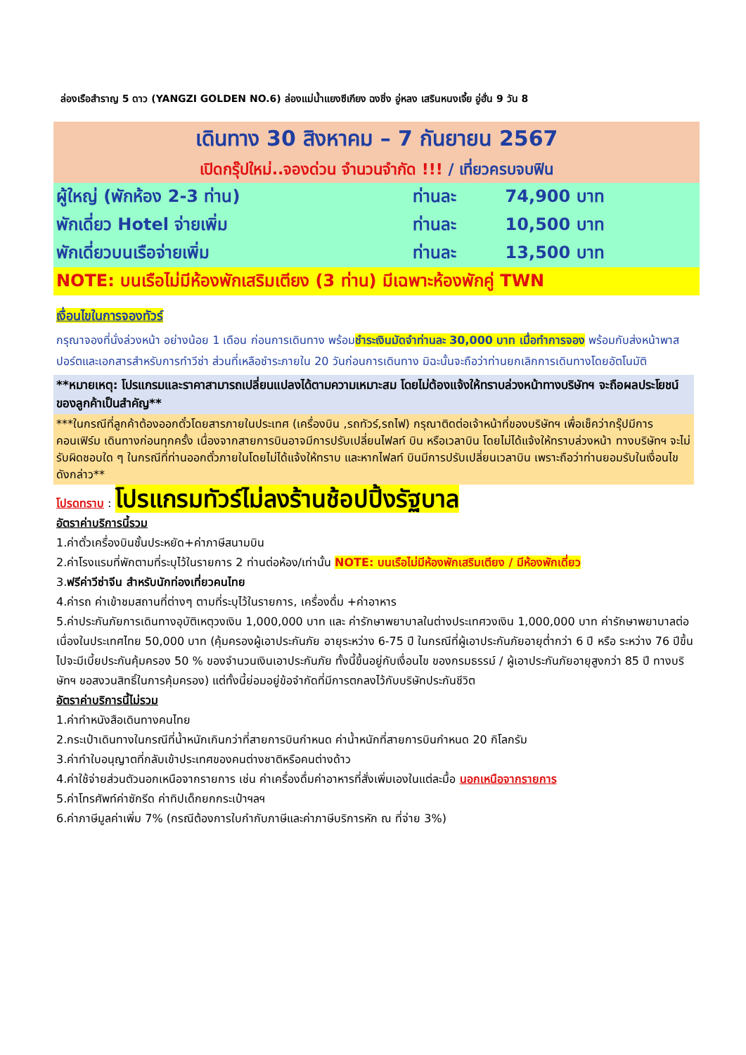ล่องเรือสำราญ 5 ดาว (YANGZI GOLDEN NO.6) ล่องแม่น้ำแยงซีเกียง ฉงชิ่ง อู่หลง เสรินหนงเจี้ย อู่ฮั่น 9 วัน 8
| เดินทาง 30 สิงหาคม – 7 กันยายน 2567 | | |
| เปิดกรุ๊ปใหม่..จองด่วน จำนวนจำกัด !!! / เที่ยวครบจบฟิน | | |
| ผู้ใหญ่ (พักห้อง 2-3 ท่าน) | ท่านละ | 74,900 บาท |
| พักเดี่ยว Hotel จ่ายเพิ่ม | ท่านละ | 10,500 บาท |
| พักเดี่ยวบนเรือจ่ายเพิ่ม | ท่านละ | 13,500 บาท |
| NOTE: บนเรือไม่มีห้องพักเสริมเตียง (3 ท่าน) มีเฉพาะห้องพักคู่ TWN | | |
เงื่อนไขในการจองทัวร์
กรุณาจองที่นั่งล่วงหน้า อย่างน้อย 1 เดือน ก่อนการเดินทาง พร้อมชำระเงินมัดจำท่านละ 30,000 บาท เมื่อทำการจอง พร้อมกับส่งหน้าพาสปอร์ตและเอกสารสำหรับการทำวีซ่า ส่วนที่เหลือชำระภายใน 20 วันก่อนการเดินทาง มิฉะนั้นจะถือว่าท่านยกเลิกการเดินทางโดยอัตโนมัติ
**หมายเหตุ: โปรแกรมและราคาสามารถเปลี่ยนแปลงได้ตามความเหมาะสม โดยไม่ต้องแจ้งให้ทราบล่วงหน้าทางบริษัทฯ จะถือผลประโยชน์ของลูกค้าเป็นสำคัญ**
***ในกรณีที่ลูกค้าต้องออกตั๋วโดยสารภายในประเทศ (เครื่องบิน ,รถทัวร์,รถไฟ) กรุณาติดต่อเจ้าหน้าที่ของบริษัทฯ เพื่อเช็คว่ากรุ๊ปมีการคอนเฟิร์ม เดินทางก่อนทุกครั้ง เนื่องจากสายการบินอาจมีการปรับเปลี่ยนไฟลท์ บิน หรือเวลาบิน โดยไม่ได้แจ้งให้ทราบล่วงหน้า ทางบริษัทฯ จะไม่รับผิดชอบใด ๆ ในกรณีที่ท่านออกตั๋วภายในโดยไม่ได้แจ้งให้ทราบ และหากไฟลท์ บินมีการปรับเปลี่ยนเวลาบิน เพราะถือว่าท่านยอมรับในเงื่อนไขดังกล่าว**
โปรดทราบ : โปรแกรมทัวร์ไม่ลงร้านช้อปปิ้งรัฐบาล
อัตราค่าบริการนี้รวม
1.ค่าตั๋วเครื่องบินชั้นประหยัด+ค่าภาษีสนามบิน
2.ค่าโรงแรมที่พักตามที่ระบุไว้ในรายการ 2 ท่านต่อห้อง/เท่านั้น NOTE: บนเรือไม่มีห้องพักเสริมเตียง / มีห้องพักเดี่ยว
3.ฟรีค่าวีซ่าจีน สำหรับนักท่องเที่ยวคนไทย
4.ค่ารถ ค่าเข้าชมสถานที่ต่างๆ ตามที่ระบุไว้ในรายการ, เครื่องดื่ม +ค่าอาหาร
5.ค่าประกันภัยการเดินทางอุบัติเหตุวงเงิน 1,000,000 บาท และ ค่ารักษาพยาบาลในต่างประเทศวงเงิน 1,000,000 บาท ค่ารักษาพยาบาลต่อเนื่องในประเทศไทย 50,000 บาท (คุ้มครองผู้เอาประกันภัย อายุระหว่าง 6-75 ปี ในกรณีที่ผู้เอาประกันภัยอายุต่ำกว่า 6 ปี หรือ ระหว่าง 76 ปีขึ้นไปจะมีเบี้ยประกันคุ้มครอง 50 % ของจำนวนเงินเอาประกันภัย ทั้งนี้ขึ้นอยู่กับเงื่อนไข ของกรมธรรม์ / ผู้เอาประกันภัยอายุสูงกว่า 85 ปี ทางบริษัทฯ ขอสงวนสิทธิ์ในการคุ้มครอง) แต่ทั้งนี้ย่อมอยู่ข้อจำกัดที่มีการตกลงไว้กับบริษัทประกันชีวิต
อัตราค่าบริการนี้ไม่รวม
1.ค่าทำหนังสือเดินทางคนไทย
2.กระเป๋าเดินทางในกรณีที่น้ำหนักเกินกว่าที่สายการบินกำหนด ค่าน้ำหนักที่สายการบินกำหนด 20 กิโลกรัม
3.ค่าทำใบอนุญาตที่กลับเข้าประเทศของคนต่างชาติหรือคนต่างด้าว
4.ค่าใช้จ่ายส่วนตัวนอกเหนือจากรายการ เช่น ค่าเครื่องดื่มค่าอาหารที่สั่งเพิ่มเองในแต่ละมื้อ นอกเหนือจากรายการ
5.ค่าโทรศัพท์ค่าซักรีด ค่าทิปเด็กยกกระเป๋าฯลฯ
6.ค่าภาษีมูลค่าเพิ่ม 7% (กรณีต้องการใบกำกับภาษีและค่าภาษีบริการหัก ณ ที่จ่าย 3%)